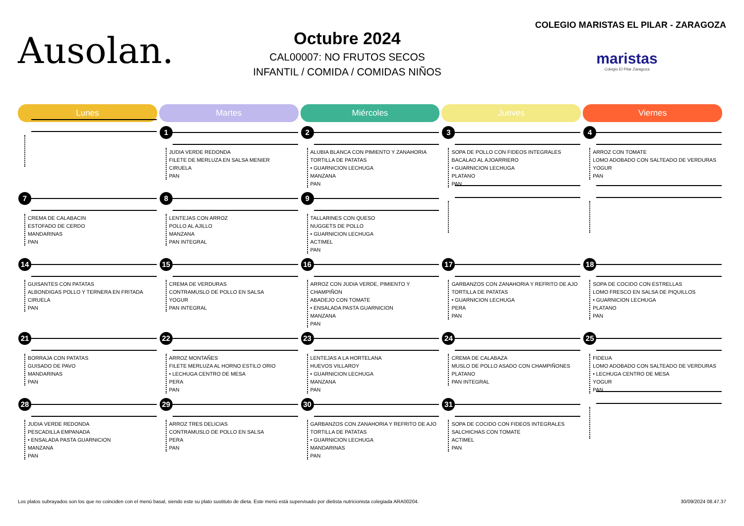Ausolan.
Octubre 2024
CAL00007: NO FRUTOS SECOS
INFANTIL / COMIDA / COMIDAS NIÑOS
COLEGIO MARISTAS EL PILAR - ZARAGOZA
maristas
Colegio El Pilar Zaragoza
| Lunes | Martes | Miércoles | Jueves | Viernes |
| --- | --- | --- | --- | --- |
| | 1 JUDIA VERDE REDONDA FILETE DE MERLUZA EN SALSA MENIER CIRUELA PAN | 2 ALUBIA BLANCA CON PIMIENTO Y ZANAHORIA TORTILLA DE PATATAS • GUARNICION LECHUGA MANZANA PAN | 3 SOPA DE POLLO CON FIDEOS INTEGRALES BACALAO AL AJOARRIERO • GUARNICION LECHUGA PLATANO PAN | 4 ARROZ CON TOMATE LOMO ADOBADO CON SALTEADO DE VERDURAS YOGUR PAN |
| 7 CREMA DE CALABACIN ESTOFADO DE CERDO MANDARINAS PAN | 8 LENTEJAS CON ARROZ POLLO AL AJILLO MANZANA PAN INTEGRAL | 9 TALLARINES CON QUESO NUGGETS DE POLLO • GUARNICION LECHUGA ACTIMEL PAN | | |
| 14 GUISANTES CON PATATAS ALBONDIGAS POLLO Y TERNERA EN FRITADA CIRUELA PAN | 15 CREMA DE VERDURAS CONTRAMUSLO DE POLLO EN SALSA YOGUR PAN INTEGRAL | 16 ARROZ CON JUDIA VERDE, PIMIENTO Y CHAMPIÑON ABADEJO CON TOMATE • ENSALADA PASTA GUARNICION MANZANA PAN | 17 GARBANZOS CON ZANAHORIA Y REFRITO DE AJO TORTILLA DE PATATAS • GUARNICION LECHUGA PERA PAN | 18 SOPA DE COCIDO CON ESTRELLAS LOMO FRESCO EN SALSA DE PIQUILLOS • GUARNICION LECHUGA PLATANO PAN |
| 21 BORRAJA CON PATATAS GUISADO DE PAVO MANDARINAS PAN | 22 ARROZ MONTAÑES FILETE MERLUZA AL HORNO ESTILO ORIO • LECHUGA CENTRO DE MESA PERA PAN | 23 LENTEJAS A LA HORTELANA HUEVOS VILLAROY • GUARNICION LECHUGA MANZANA PAN | 24 CREMA DE CALABAZA MUSLO DE POLLO ASADO CON CHAMPIÑONES PLATANO PAN INTEGRAL | 25 FIDEUA LOMO ADOBADO CON SALTEADO DE VERDURAS • LECHUGA CENTRO DE MESA YOGUR PAN |
| 28 JUDIA VERDE REDONDA PESCADILLA EMPANADA • ENSALADA PASTA GUARNICION MANZANA PAN | 29 ARROZ TRES DELICIAS CONTRAMUSLO DE POLLO EN SALSA PERA PAN | 30 GARBANZOS CON ZANAHORIA Y REFRITO DE AJO TORTILLA DE PATATAS • GUARNICION LECHUGA MANDARINAS PAN | 31 SOPA DE COCIDO CON FIDEOS INTEGRALES SALCHICHAS CON TOMATE ACTIMEL PAN | |
Los platos subrayados son los que no coinciden con el menú basal, siendo este su plato sustituto de dieta. Este menú está supervisado por dietista nutricionista colegiada ARA00204. 30/09/2024 08.47.37